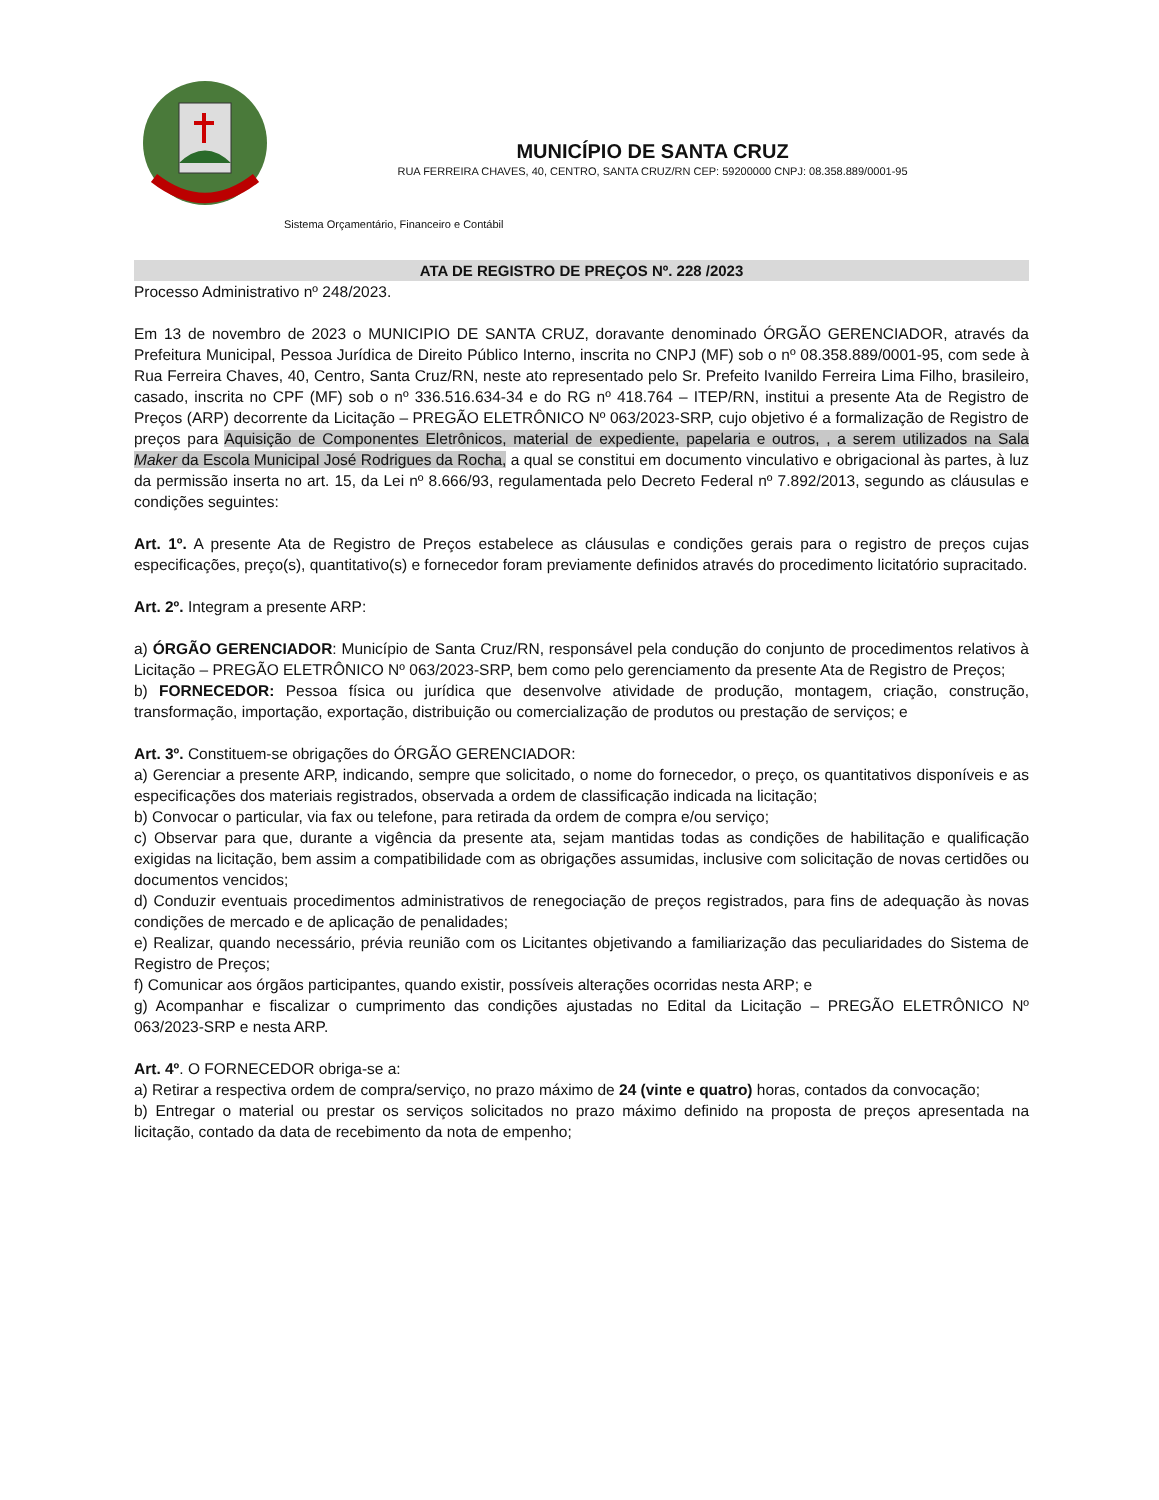MUNICÍPIO DE SANTA CRUZ
RUA FERREIRA CHAVES, 40, CENTRO, SANTA CRUZ/RN CEP: 59200000 CNPJ: 08.358.889/0001-95
Sistema Orçamentário, Financeiro e Contábil
ATA DE REGISTRO DE PREÇOS Nº. 228 /2023
Processo Administrativo nº 248/2023.
Em 13 de novembro de 2023 o MUNICIPIO DE SANTA CRUZ, doravante denominado ÓRGÃO GERENCIADOR, através da Prefeitura Municipal, Pessoa Jurídica de Direito Público Interno, inscrita no CNPJ (MF) sob o nº 08.358.889/0001-95, com sede à Rua Ferreira Chaves, 40, Centro, Santa Cruz/RN, neste ato representado pelo Sr. Prefeito Ivanildo Ferreira Lima Filho, brasileiro, casado, inscrita no CPF (MF) sob o nº 336.516.634-34 e do RG nº 418.764 – ITEP/RN, institui a presente Ata de Registro de Preços (ARP) decorrente da Licitação – PREGÃO ELETRÔNICO Nº 063/2023-SRP, cujo objetivo é a formalização de Registro de preços para Aquisição de Componentes Eletrônicos, material de expediente, papelaria e outros, , a serem utilizados na Sala Maker da Escola Municipal José Rodrigues da Rocha, a qual se constitui em documento vinculativo e obrigacional às partes, à luz da permissão inserta no art. 15, da Lei nº 8.666/93, regulamentada pelo Decreto Federal nº 7.892/2013, segundo as cláusulas e condições seguintes:
Art. 1º. A presente Ata de Registro de Preços estabelece as cláusulas e condições gerais para o registro de preços cujas especificações, preço(s), quantitativo(s) e fornecedor foram previamente definidos através do procedimento licitatório supracitado.
Art. 2º. Integram a presente ARP:
a) ÓRGÃO GERENCIADOR: Município de Santa Cruz/RN, responsável pela condução do conjunto de procedimentos relativos à Licitação – PREGÃO ELETRÔNICO Nº 063/2023-SRP, bem como pelo gerenciamento da presente Ata de Registro de Preços;
b) FORNECEDOR: Pessoa física ou jurídica que desenvolve atividade de produção, montagem, criação, construção, transformação, importação, exportação, distribuição ou comercialização de produtos ou prestação de serviços; e
Art. 3º. Constituem-se obrigações do ÓRGÃO GERENCIADOR:
a) Gerenciar a presente ARP, indicando, sempre que solicitado, o nome do fornecedor, o preço, os quantitativos disponíveis e as especificações dos materiais registrados, observada a ordem de classificação indicada na licitação;
b) Convocar o particular, via fax ou telefone, para retirada da ordem de compra e/ou serviço;
c) Observar para que, durante a vigência da presente ata, sejam mantidas todas as condições de habilitação e qualificação exigidas na licitação, bem assim a compatibilidade com as obrigações assumidas, inclusive com solicitação de novas certidões ou documentos vencidos;
d) Conduzir eventuais procedimentos administrativos de renegociação de preços registrados, para fins de adequação às novas condições de mercado e de aplicação de penalidades;
e) Realizar, quando necessário, prévia reunião com os Licitantes objetivando a familiarização das peculiaridades do Sistema de Registro de Preços;
f) Comunicar aos órgãos participantes, quando existir, possíveis alterações ocorridas nesta ARP; e
g) Acompanhar e fiscalizar o cumprimento das condições ajustadas no Edital da Licitação – PREGÃO ELETRÔNICO Nº 063/2023-SRP e nesta ARP.
Art. 4º. O FORNECEDOR obriga-se a:
a) Retirar a respectiva ordem de compra/serviço, no prazo máximo de 24 (vinte e quatro) horas, contados da convocação;
b) Entregar o material ou prestar os serviços solicitados no prazo máximo definido na proposta de preços apresentada na licitação, contado da data de recebimento da nota de empenho;